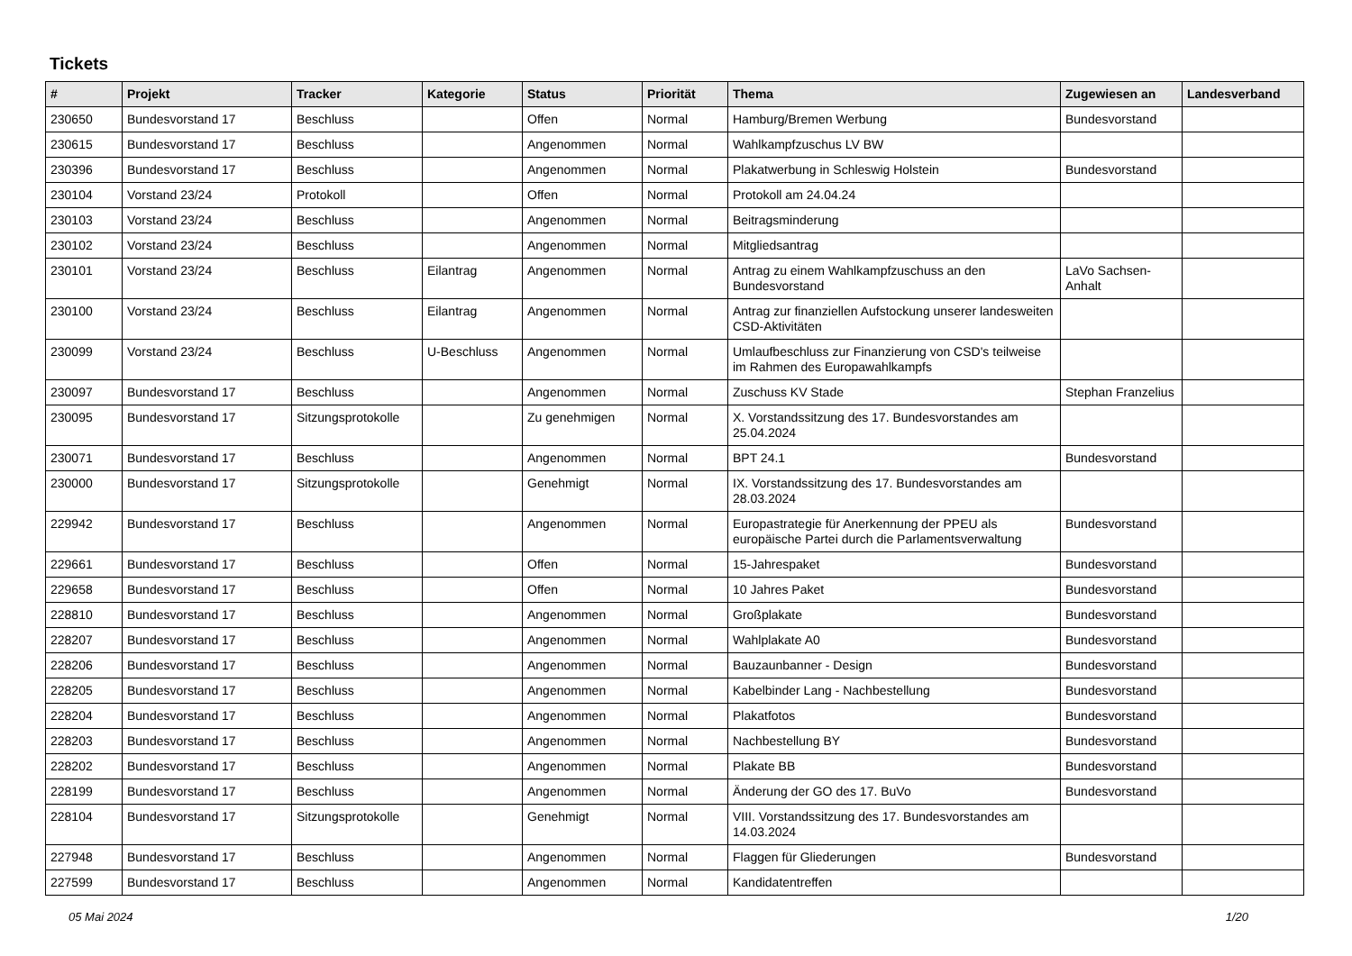Tickets
| # | Projekt | Tracker | Kategorie | Status | Priorität | Thema | Zugewiesen an | Landesverband |
| --- | --- | --- | --- | --- | --- | --- | --- | --- |
| 230650 | Bundesvorstand 17 | Beschluss | | Offen | Normal | Hamburg/Bremen Werbung | Bundesvorstand | |
| 230615 | Bundesvorstand 17 | Beschluss | | Angenommen | Normal | Wahlkampfzuschus LV BW | | |
| 230396 | Bundesvorstand 17 | Beschluss | | Angenommen | Normal | Plakatwerbung in Schleswig Holstein | Bundesvorstand | |
| 230104 | Vorstand 23/24 | Protokoll | | Offen | Normal | Protokoll am 24.04.24 | | |
| 230103 | Vorstand 23/24 | Beschluss | | Angenommen | Normal | Beitragsminderung | | |
| 230102 | Vorstand 23/24 | Beschluss | | Angenommen | Normal | Mitgliedsantrag | | |
| 230101 | Vorstand 23/24 | Beschluss | Eilantrag | Angenommen | Normal | Antrag zu einem Wahlkampfzuschuss an den Bundesvorstand | LaVo Sachsen-Anhalt | |
| 230100 | Vorstand 23/24 | Beschluss | Eilantrag | Angenommen | Normal | Antrag zur finanziellen Aufstockung unserer landesweiten CSD-Aktivitäten | | |
| 230099 | Vorstand 23/24 | Beschluss | U-Beschluss | Angenommen | Normal | Umlaufbeschluss zur Finanzierung von CSD's teilweise im Rahmen des Europawahlkampfs | | |
| 230097 | Bundesvorstand 17 | Beschluss | | Angenommen | Normal | Zuschuss KV Stade | Stephan Franzelius | |
| 230095 | Bundesvorstand 17 | Sitzungsprotokolle | | Zu genehmigen | Normal | X. Vorstandssitzung des 17. Bundesvorstandes am 25.04.2024 | | |
| 230071 | Bundesvorstand 17 | Beschluss | | Angenommen | Normal | BPT 24.1 | Bundesvorstand | |
| 230000 | Bundesvorstand 17 | Sitzungsprotokolle | | Genehmigt | Normal | IX. Vorstandssitzung des 17. Bundesvorstandes am 28.03.2024 | | |
| 229942 | Bundesvorstand 17 | Beschluss | | Angenommen | Normal | Europastrategie für Anerkennung der PPEU als europäische Partei durch die Parlamentsverwaltung | Bundesvorstand | |
| 229661 | Bundesvorstand 17 | Beschluss | | Offen | Normal | 15-Jahrespaket | Bundesvorstand | |
| 229658 | Bundesvorstand 17 | Beschluss | | Offen | Normal | 10 Jahres Paket | Bundesvorstand | |
| 228810 | Bundesvorstand 17 | Beschluss | | Angenommen | Normal | Großplakate | Bundesvorstand | |
| 228207 | Bundesvorstand 17 | Beschluss | | Angenommen | Normal | Wahlplakate A0 | Bundesvorstand | |
| 228206 | Bundesvorstand 17 | Beschluss | | Angenommen | Normal | Bauzaunbanner - Design | Bundesvorstand | |
| 228205 | Bundesvorstand 17 | Beschluss | | Angenommen | Normal | Kabelbinder Lang - Nachbestellung | Bundesvorstand | |
| 228204 | Bundesvorstand 17 | Beschluss | | Angenommen | Normal | Plakatfotos | Bundesvorstand | |
| 228203 | Bundesvorstand 17 | Beschluss | | Angenommen | Normal | Nachbestellung BY | Bundesvorstand | |
| 228202 | Bundesvorstand 17 | Beschluss | | Angenommen | Normal | Plakate BB | Bundesvorstand | |
| 228199 | Bundesvorstand 17 | Beschluss | | Angenommen | Normal | Änderung der GO des 17. BuVo | Bundesvorstand | |
| 228104 | Bundesvorstand 17 | Sitzungsprotokolle | | Genehmigt | Normal | VIII. Vorstandssitzung des 17. Bundesvorstandes am 14.03.2024 | | |
| 227948 | Bundesvorstand 17 | Beschluss | | Angenommen | Normal | Flaggen für Gliederungen | Bundesvorstand | |
| 227599 | Bundesvorstand 17 | Beschluss | | Angenommen | Normal | Kandidatentreffen | | |
05 Mai 2024 1/20